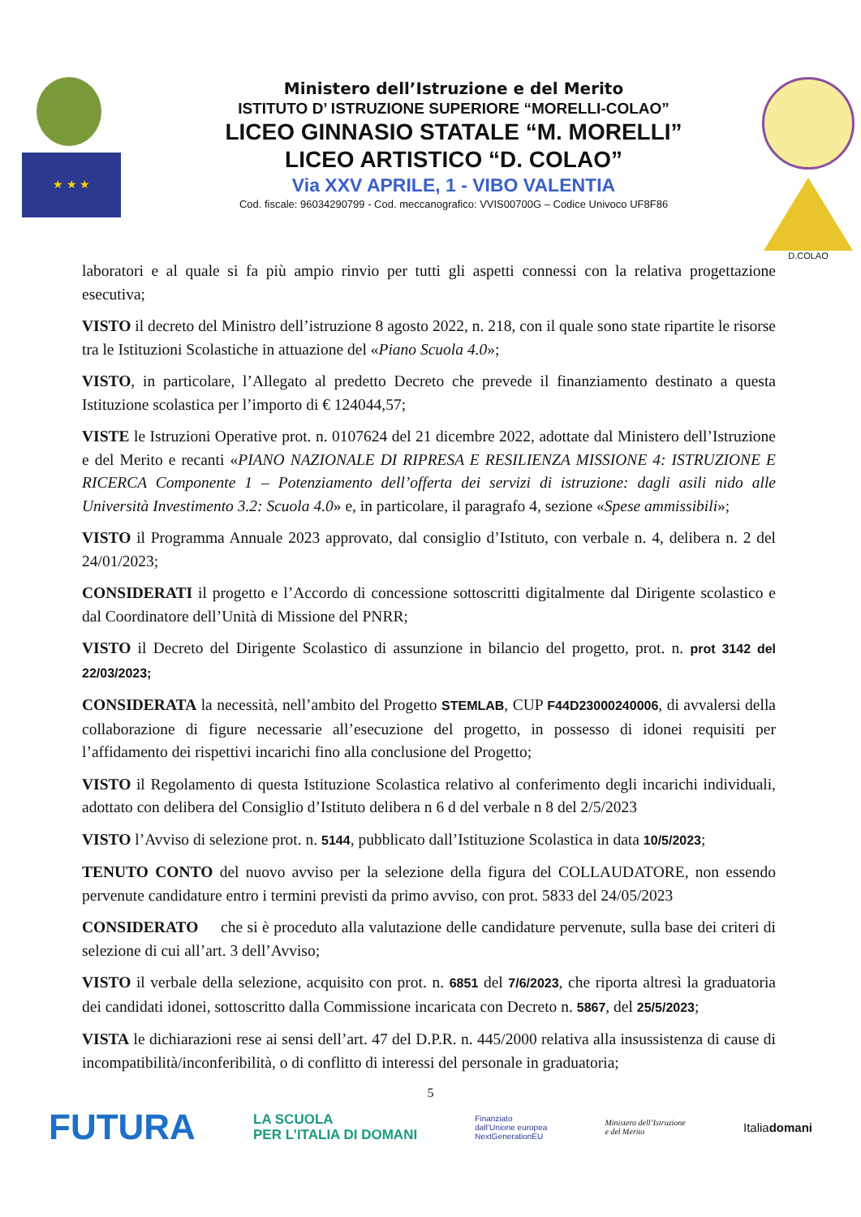★ ★ ★
Ministero dell’Istruzione e del Merito
ISTITUTO D’ ISTRUZIONE SUPERIORE “MORELLI-COLAO”
LICEO GINNASIO STATALE “M. MORELLI”
LICEO ARTISTICO “D. COLAO”
Via XXV APRILE, 1 - VIBO VALENTIA
Cod. fiscale: 96034290799 - Cod. meccanografico: VVIS00700G – Codice Univoco UF8F86
D.COLAO
laboratori e al quale si fa più ampio rinvio per tutti gli aspetti connessi con la relativa progettazione esecutiva;
VISTO il decreto del Ministro dell’istruzione 8 agosto 2022, n. 218, con il quale sono state ripartite le risorse tra le Istituzioni Scolastiche in attuazione del «Piano Scuola 4.0»;
VISTO, in particolare, l’Allegato al predetto Decreto che prevede il finanziamento destinato a questa Istituzione scolastica per l’importo di € 124044,57;
VISTE le Istruzioni Operative prot. n. 0107624 del 21 dicembre 2022, adottate dal Ministero dell’Istruzione e del Merito e recanti «PIANO NAZIONALE DI RIPRESA E RESILIENZA MISSIONE 4: ISTRUZIONE E RICERCA Componente 1 – Potenziamento dell’offerta dei servizi di istruzione: dagli asili nido alle Università Investimento 3.2: Scuola 4.0» e, in particolare, il paragrafo 4, sezione «Spese ammissibili»;
VISTO il Programma Annuale 2023 approvato, dal consiglio d’Istituto, con verbale n. 4, delibera n. 2 del 24/01/2023;
CONSIDERATI il progetto e l’Accordo di concessione sottoscritti digitalmente dal Dirigente scolastico e dal Coordinatore dell’Unità di Missione del PNRR;
VISTO il Decreto del Dirigente Scolastico di assunzione in bilancio del progetto, prot. n. prot 3142 del 22/03/2023;
CONSIDERATA la necessità, nell’ambito del Progetto STEMLAB, CUP F44D23000240006, di avvalersi della collaborazione di figure necessarie all’esecuzione del progetto, in possesso di idonei requisiti per l’affidamento dei rispettivi incarichi fino alla conclusione del Progetto;
VISTO il Regolamento di questa Istituzione Scolastica relativo al conferimento degli incarichi individuali, adottato con delibera del Consiglio d’Istituto delibera n 6 d del verbale n 8 del 2/5/2023
VISTO l’Avviso di selezione prot. n. 5144, pubblicato dall’Istituzione Scolastica in data 10/5/2023;
TENUTO CONTO del nuovo avviso per la selezione della figura del COLLAUDATORE, non essendo pervenute candidature entro i termini previsti da primo avviso, con prot. 5833 del 24/05/2023
CONSIDERATO che si è proceduto alla valutazione delle candidature pervenute, sulla base dei criteri di selezione di cui all’art. 3 dell’Avviso;
VISTO il verbale della selezione, acquisito con prot. n. 6851 del 7/6/2023, che riporta altresì la graduatoria dei candidati idonei, sottoscritto dalla Commissione incaricata con Decreto n. 5867, del 25/5/2023;
VISTA le dichiarazioni rese ai sensi dell’art. 47 del D.P.R. n. 445/2000 relativa alla insussistenza di cause di incompatibilità/inconferibilità, o di conflitto di interessi del personale in graduatoria;
5
FUTURA LA SCUOLA
PER L’ITALIA DI DOMANI Finanziato
dall’Unione europea
NextGenerationEU Ministero dell’Istruzione
e del Merito Italiadomani